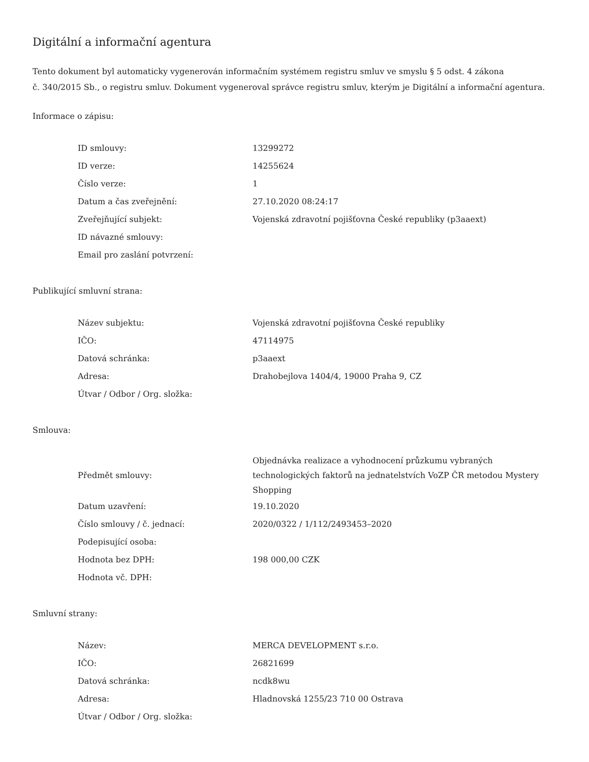Digitální a informační agentura
Tento dokument byl automaticky vygenerován informačním systémem registru smluv ve smyslu § 5 odst. 4 zákona
č. 340/2015 Sb., o registru smluv. Dokument vygeneroval správce registru smluv, kterým je Digitální a informační agentura.
Informace o zápisu:
| ID smlouvy: | 13299272 |
| ID verze: | 14255624 |
| Číslo verze: | 1 |
| Datum a čas zveřejnění: | 27.10.2020 08:24:17 |
| Zveřejňující subjekt: | Vojenská zdravotní pojišťovna České republiky (p3aaext) |
| ID návazné smlouvy: | |
| Email pro zaslání potvrzení: | |
Publikující smluvní strana:
| Název subjektu: | Vojenská zdravotní pojišťovna České republiky |
| IČO: | 47114975 |
| Datová schránka: | p3aaext |
| Adresa: | Drahobejlova 1404/4, 19000 Praha 9, CZ |
| Útvar / Odbor / Org. složka: | |
Smlouva:
| Předmět smlouvy: | Objednávka realizace a vyhodnocení průzkumu vybraných technologických faktorů na jednatelstvích VoZP ČR metodou Mystery Shopping |
| Datum uzavření: | 19.10.2020 |
| Číslo smlouvy / č. jednací: | 2020/0322 / 1/112/2493453–2020 |
| Podepisující osoba: | |
| Hodnota bez DPH: | 198 000,00 CZK |
| Hodnota vč. DPH: | |
Smluvní strany:
| Název: | MERCA DEVELOPMENT s.r.o. |
| IČO: | 26821699 |
| Datová schránka: | ncdk8wu |
| Adresa: | Hladnovská 1255/23 710 00 Ostrava |
| Útvar / Odbor / Org. složka: | |